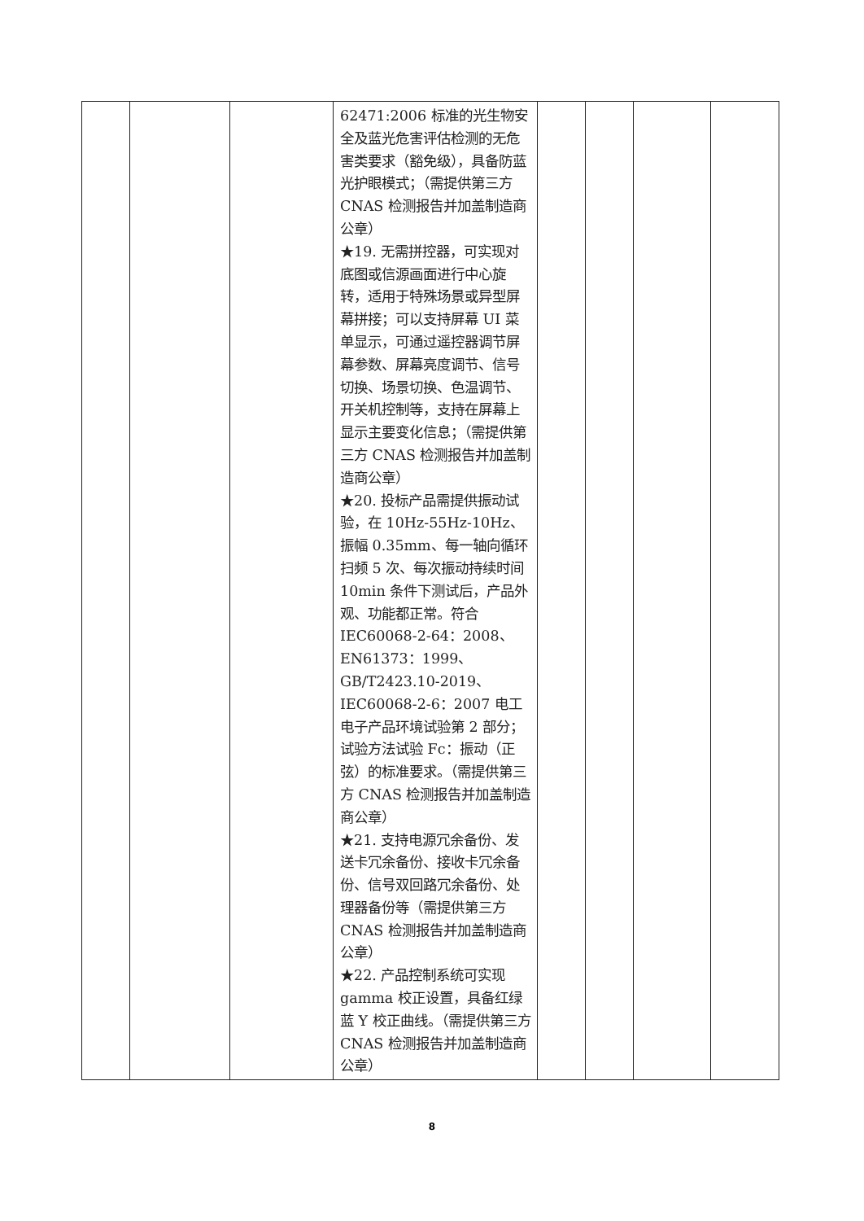| | | | 62471:2006 标准的光生物安全及蓝光危害评估检测的无危害类要求（豁免级），具备防蓝光护眼模式；（需提供第三方 CNAS 检测报告并加盖制造商公章） ★19. 无需拼控器，可实现对底图或信源画面进行中心旋转，适用于特殊场景或异型屏幕拼接；可以支持屏幕 UI 菜单显示，可通过遥控器调节屏幕参数、屏幕亮度调节、信号切换、场景切换、色温调节、开关机控制等，支持在屏幕上显示主要变化信息；（需提供第三方 CNAS 检测报告并加盖制造商公章） ★20. 投标产品需提供振动试验，在 10Hz-55Hz-10Hz、振幅 0.35mm、每一轴向循环扫频 5 次、每次振动持续时间 10min 条件下测试后，产品外观、功能都正常。符合 IEC60068-2-64：2008、EN61373：1999、GB/T2423.10-2019、IEC60068-2-6：2007 电工电子产品环境试验第 2 部分；试验方法试验 Fc：振动（正弦）的标准要求。（需提供第三方 CNAS 检测报告并加盖制造商公章） ★21. 支持电源冗余备份、发送卡冗余备份、接收卡冗余备份、信号双回路冗余备份、处理器备份等（需提供第三方 CNAS 检测报告并加盖制造商公章） ★22. 产品控制系统可实现 gamma 校正设置，具备红绿蓝 Y 校正曲线。（需提供第三方 CNAS 检测报告并加盖制造商公章） | | | | |
8